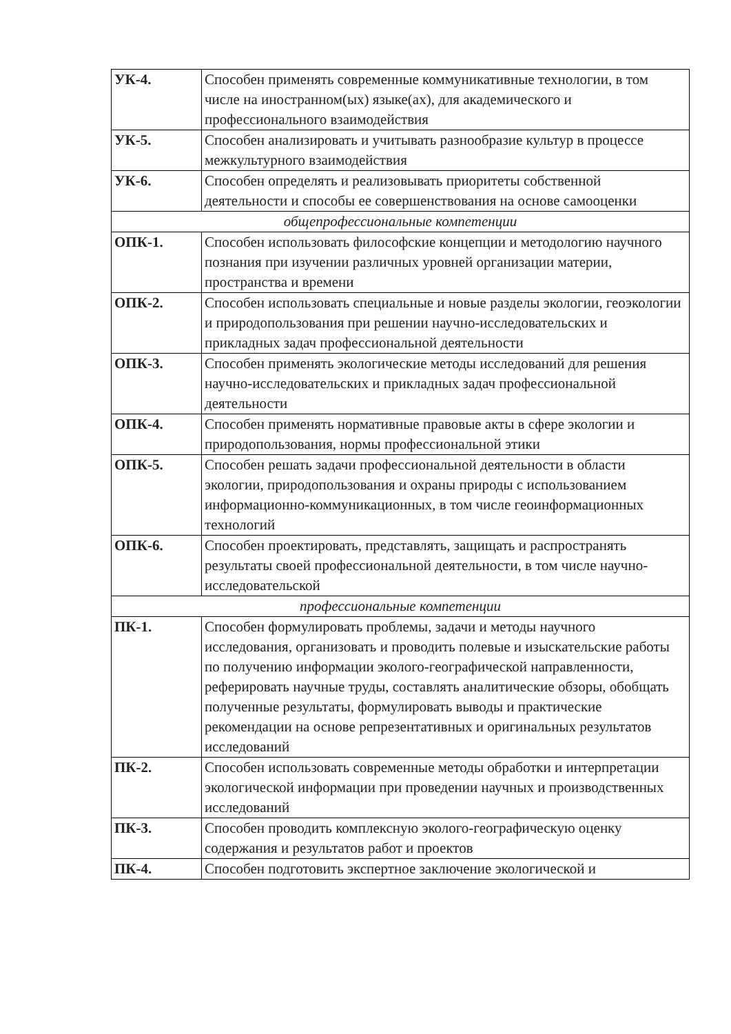| УК-4. | Способен применять современные коммуникативные технологии, в том числе на иностранном(ых) языке(ах), для академического и профессионального взаимодействия |
| УК-5. | Способен анализировать и учитывать разнообразие культур в процессе межкультурного взаимодействия |
| УК-6. | Способен определять и реализовывать приоритеты собственной деятельности и способы ее совершенствования на основе самооценки |
| общепрофессиональные компетенции | |
| ОПК-1. | Способен использовать философские концепции и методологию научного познания при изучении различных уровней организации материи, пространства и времени |
| ОПК-2. | Способен использовать специальные и новые разделы экологии, геоэкологии и природопользования при решении научно-исследовательских и прикладных задач профессиональной деятельности |
| ОПК-3. | Способен применять экологические методы исследований для решения научно-исследовательских и прикладных задач профессиональной деятельности |
| ОПК-4. | Способен применять нормативные правовые акты в сфере экологии и природопользования, нормы профессиональной этики |
| ОПК-5. | Способен решать задачи профессиональной деятельности в области экологии, природопользования и охраны природы с использованием информационно-коммуникационных, в том числе геоинформационных технологий |
| ОПК-6. | Способен проектировать, представлять, защищать и распространять результаты своей профессиональной деятельности, в том числе научно-исследовательской |
| профессиональные компетенции | |
| ПК-1. | Способен формулировать проблемы, задачи и методы научного исследования, организовать и проводить полевые и изыскательские работы по получению информации эколого-географической направленности, реферировать научные труды, составлять аналитические обзоры, обобщать полученные результаты, формулировать выводы и практические рекомендации на основе репрезентативных и оригинальных результатов исследований |
| ПК-2. | Способен использовать современные методы обработки и интерпретации экологической информации при проведении научных и производственных исследований |
| ПК-3. | Способен проводить комплексную эколого-географическую оценку содержания и результатов работ и проектов |
| ПК-4. | Способен подготовить экспертное заключение экологической и |